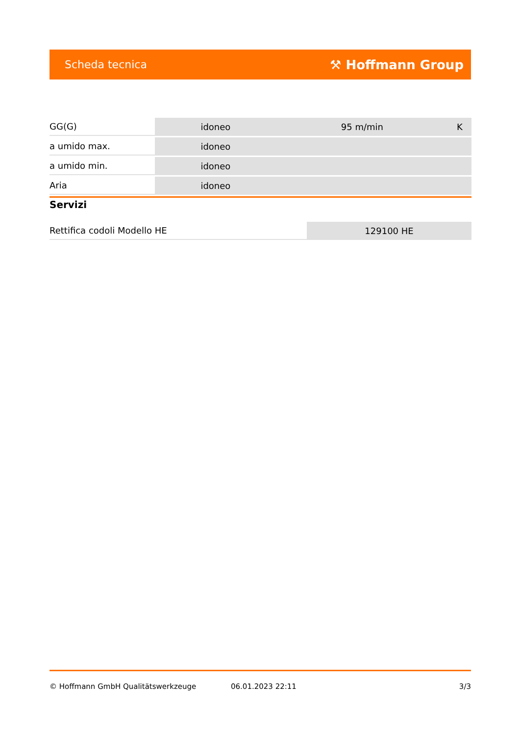Scheda tecnica ⚒ Hoffmann Group
| GG(G) | idoneo | 95 m/min | K |
| a umido max. | idoneo | | |
| a umido min. | idoneo | | |
| Aria | idoneo | | |
Servizi
| Rettifica codoli Modello HE | 129100 HE |
© Hoffmann GmbH Qualitätswerkzeuge 06.01.2023 22:11 3/3